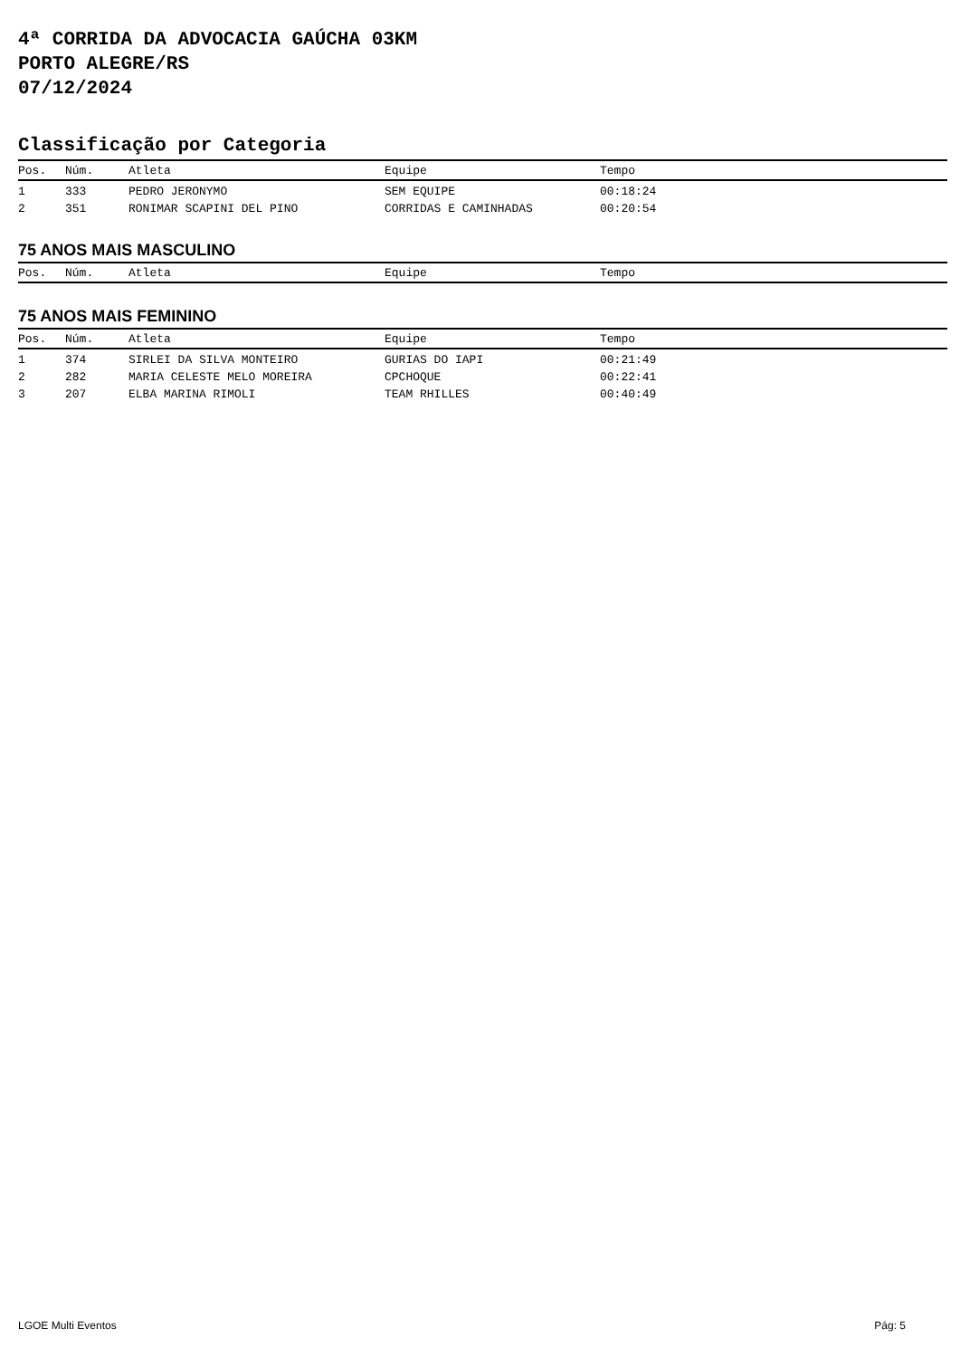4ª CORRIDA DA ADVOCACIA GAÚCHA 03KM
PORTO ALEGRE/RS
07/12/2024
Classificação por Categoria
| Pos. | Núm. | Atleta | Equipe | Tempo |
| --- | --- | --- | --- | --- |
| 1 | 333 | PEDRO JERONYMO | SEM EQUIPE | 00:18:24 |
| 2 | 351 | RONIMAR SCAPINI DEL PINO | CORRIDAS E CAMINHADAS | 00:20:54 |
75 ANOS MAIS MASCULINO
| Pos. | Núm. | Atleta | Equipe | Tempo |
| --- | --- | --- | --- | --- |
75 ANOS MAIS FEMININO
| Pos. | Núm. | Atleta | Equipe | Tempo |
| --- | --- | --- | --- | --- |
| 1 | 374 | SIRLEI DA SILVA MONTEIRO | GURIAS DO IAPI | 00:21:49 |
| 2 | 282 | MARIA CELESTE MELO MOREIRA | CPCHOQUE | 00:22:41 |
| 3 | 207 | ELBA MARINA RIMOLI | TEAM RHILLES | 00:40:49 |
LGOE Multi Eventos Pág: 5